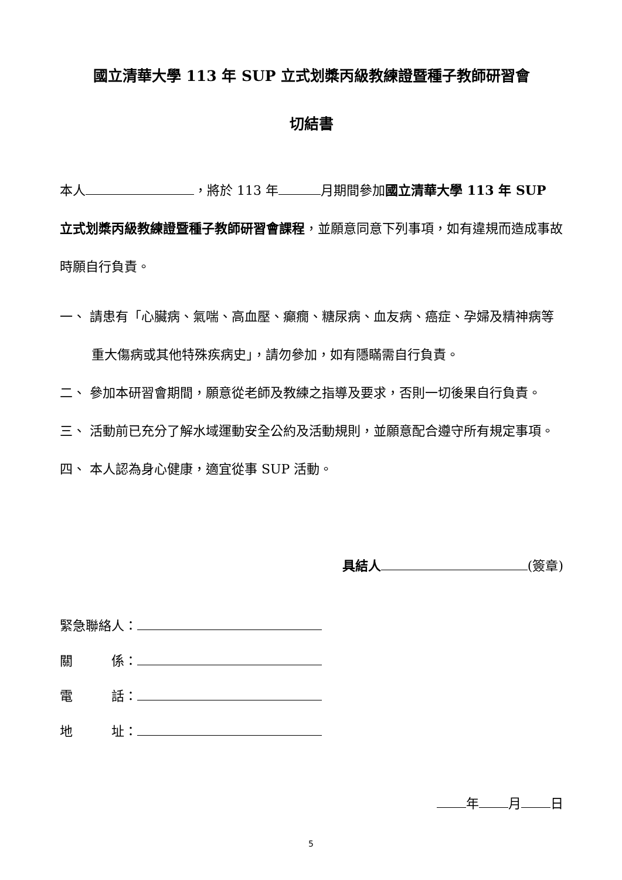國立清華大學 113 年 SUP 立式划槳丙級教練證暨種子教師研習會
切結書
本人 ，將於 113 年 月期間參加國立清華大學 113 年 SUP 立式划槳丙級教練證暨種子教師研習會課程，並願意同意下列事項，如有違規而造成事故時願自行負責。
一、 請患有「心臟病、氣喘、高血壓、癲癇、糖尿病、血友病、癌症、孕婦及精神病等重大傷病或其他特殊疾病史」，請勿參加，如有隱瞞需自行負責。
二、 參加本研習會期間，願意從老師及教練之指導及要求，否則一切後果自行負責。
三、 活動前已充分了解水域運動安全公約及活動規則，並願意配合遵守所有規定事項。
四、 本人認為身心健康，適宜從事 SUP 活動。
具結人 (簽章)
緊急聯絡人：
關　　　係：
電　　　話：
地　　　址：
年 月 日
5